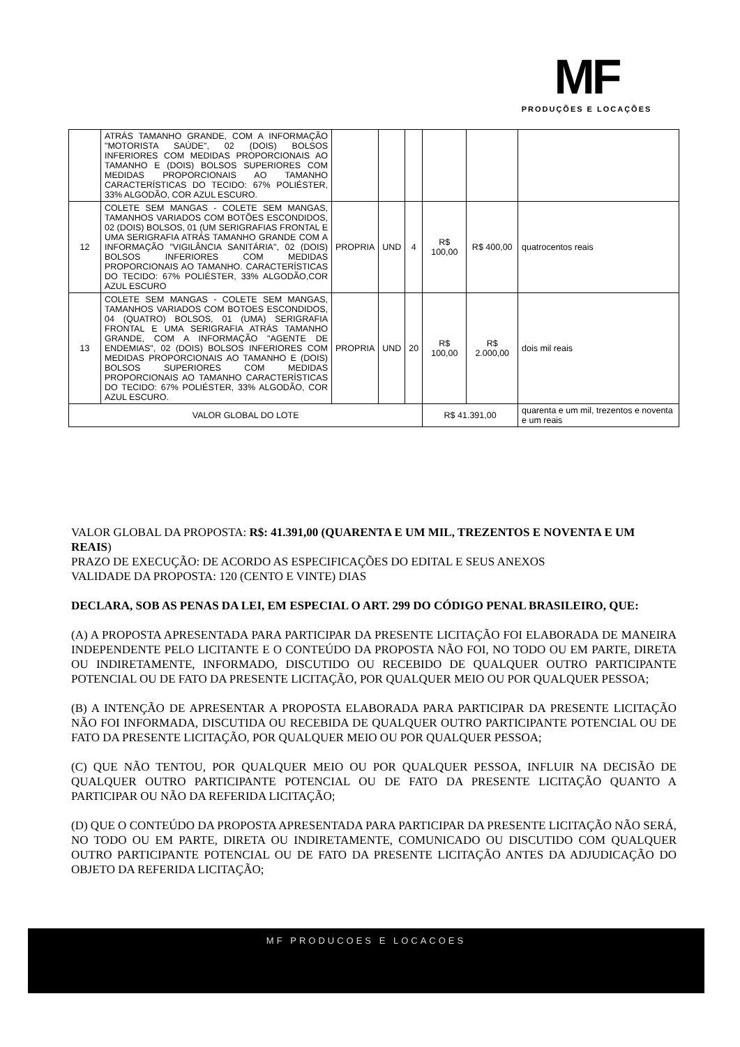MF
PRODUÇÕES E LOCAÇÕES
| | ATRÁS TAMANHO GRANDE, COM A INFORMAÇÃO "MOTORISTA SAÚDE", 02 (DOIS) BOLSOS INFERIORES COM MEDIDAS PROPORCIONAIS AO TAMANHO E (DOIS) BOLSOS SUPERIORES COM MEDIDAS PROPORCIONAIS AO TAMANHO CARACTERÍSTICAS DO TECIDO: 67% POLIÉSTER, 33% ALGODÃO, COR AZUL ESCURO. | | | | | | |
| 12 | COLETE SEM MANGAS - COLETE SEM MANGAS, TAMANHOS VARIADOS COM BOTÕES ESCONDIDOS, 02 (DOIS) BOLSOS, 01 (UM SERIGRAFIAS FRONTAL E UMA SERIGRAFIA ATRÁS TAMANHO GRANDE COM A INFORMAÇÃO "VIGILÂNCIA SANITÁRIA", 02 (DOIS) BOLSOS INFERIORES COM MEDIDAS PROPORCIONAIS AO TAMANHO. CARACTERÍSTICAS DO TECIDO: 67% POLIÉSTER, 33% ALGODÃO,COR AZUL ESCURO | PROPRIA | UND | 4 | R$ 100,00 | R$ 400,00 | quatrocentos reais |
| 13 | COLETE SEM MANGAS - COLETE SEM MANGAS, TAMANHOS VARIADOS COM BOTOES ESCONDIDOS, 04 (QUATRO) BOLSOS, 01 (UMA) SERIGRAFIA FRONTAL E UMA SERIGRAFIA ATRÁS TAMANHO GRANDE, COM A INFORMAÇÃO "AGENTE DE ENDEMIAS", 02 (DOIS) BOLSOS INFERIORES COM MEDIDAS PROPORCIONAIS AO TAMANHO E (DOIS) BOLSOS SUPERIORES COM MEDIDAS PROPORCIONAIS AO TAMANHO CARACTERÍSTICAS DO TECIDO: 67% POLIÉSTER, 33% ALGODÃO, COR AZUL ESCURO. | PROPRIA | UND | 20 | R$ 100,00 | R$ 2.000,00 | dois mil reais |
| VALOR GLOBAL DO LOTE | | | | | R$ 41.391,00 | | quarenta e um mil, trezentos e noventa e um reais |
VALOR GLOBAL DA PROPOSTA: R$: 41.391,00 (QUARENTA E UM MIL, TREZENTOS E NOVENTA E UM REAIS)
PRAZO DE EXECUÇÃO: DE ACORDO AS ESPECIFICAÇÕES DO EDITAL E SEUS ANEXOS
VALIDADE DA PROPOSTA: 120 (CENTO E VINTE) DIAS
DECLARA, SOB AS PENAS DA LEI, EM ESPECIAL O ART. 299 DO CÓDIGO PENAL BRASILEIRO, QUE:
(A) A PROPOSTA APRESENTADA PARA PARTICIPAR DA PRESENTE LICITAÇÃO FOI ELABORADA DE MANEIRA INDEPENDENTE PELO LICITANTE E O CONTEÚDO DA PROPOSTA NÃO FOI, NO TODO OU EM PARTE, DIRETA OU INDIRETAMENTE, INFORMADO, DISCUTIDO OU RECEBIDO DE QUALQUER OUTRO PARTICIPANTE POTENCIAL OU DE FATO DA PRESENTE LICITAÇÃO, POR QUALQUER MEIO OU POR QUALQUER PESSOA;
(B) A INTENÇÃO DE APRESENTAR A PROPOSTA ELABORADA PARA PARTICIPAR DA PRESENTE LICITAÇÃO NÃO FOI INFORMADA, DISCUTIDA OU RECEBIDA DE QUALQUER OUTRO PARTICIPANTE POTENCIAL OU DE FATO DA PRESENTE LICITAÇÃO, POR QUALQUER MEIO OU POR QUALQUER PESSOA;
(C) QUE NÃO TENTOU, POR QUALQUER MEIO OU POR QUALQUER PESSOA, INFLUIR NA DECISÃO DE QUALQUER OUTRO PARTICIPANTE POTENCIAL OU DE FATO DA PRESENTE LICITAÇÃO QUANTO A PARTICIPAR OU NÃO DA REFERIDA LICITAÇÃO;
(D) QUE O CONTEÚDO DA PROPOSTA APRESENTADA PARA PARTICIPAR DA PRESENTE LICITAÇÃO NÃO SERÁ, NO TODO OU EM PARTE, DIRETA OU INDIRETAMENTE, COMUNICADO OU DISCUTIDO COM QUALQUER OUTRO PARTICIPANTE POTENCIAL OU DE FATO DA PRESENTE LICITAÇÃO ANTES DA ADJUDICAÇÃO DO OBJETO DA REFERIDA LICITAÇÃO;
MF PRODUCOES E LOCACOES